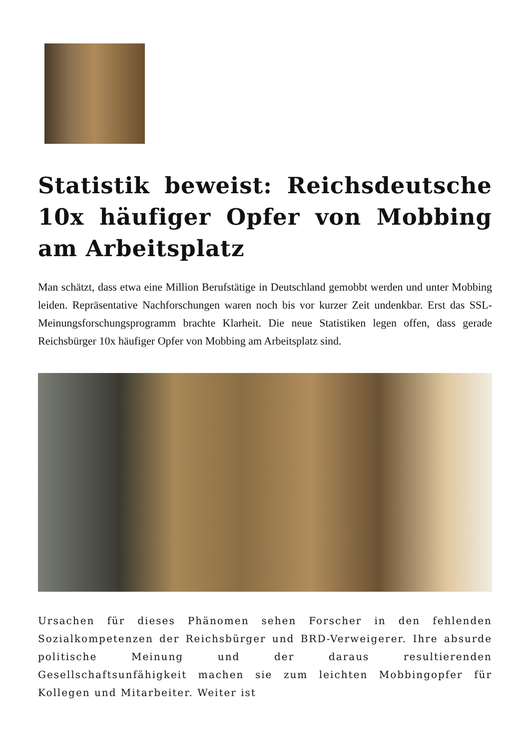Statistik beweist: Reichsdeutsche 10x häufiger Opfer von Mobbing am Arbeitsplatz
Man schätzt, dass etwa eine Million Berufstätige in Deutschland gemobbt werden und unter Mobbing leiden. Repräsentative Nachforschungen waren noch bis vor kurzer Zeit undenkbar. Erst das SSL-Meinungsforschungsprogramm brachte Klarheit. Die neue Statistiken legen offen, dass gerade Reichsbürger 10x häufiger Opfer von Mobbing am Arbeitsplatz sind.
Ursachen für dieses Phänomen sehen Forscher in den fehlenden Sozialkompetenzen der Reichsbürger und BRD-Verweigerer. Ihre absurde politische Meinung und der daraus resultierenden Gesellschaftsunfähigkeit machen sie zum leichten Mobbingopfer für Kollegen und Mitarbeiter. Weiter ist